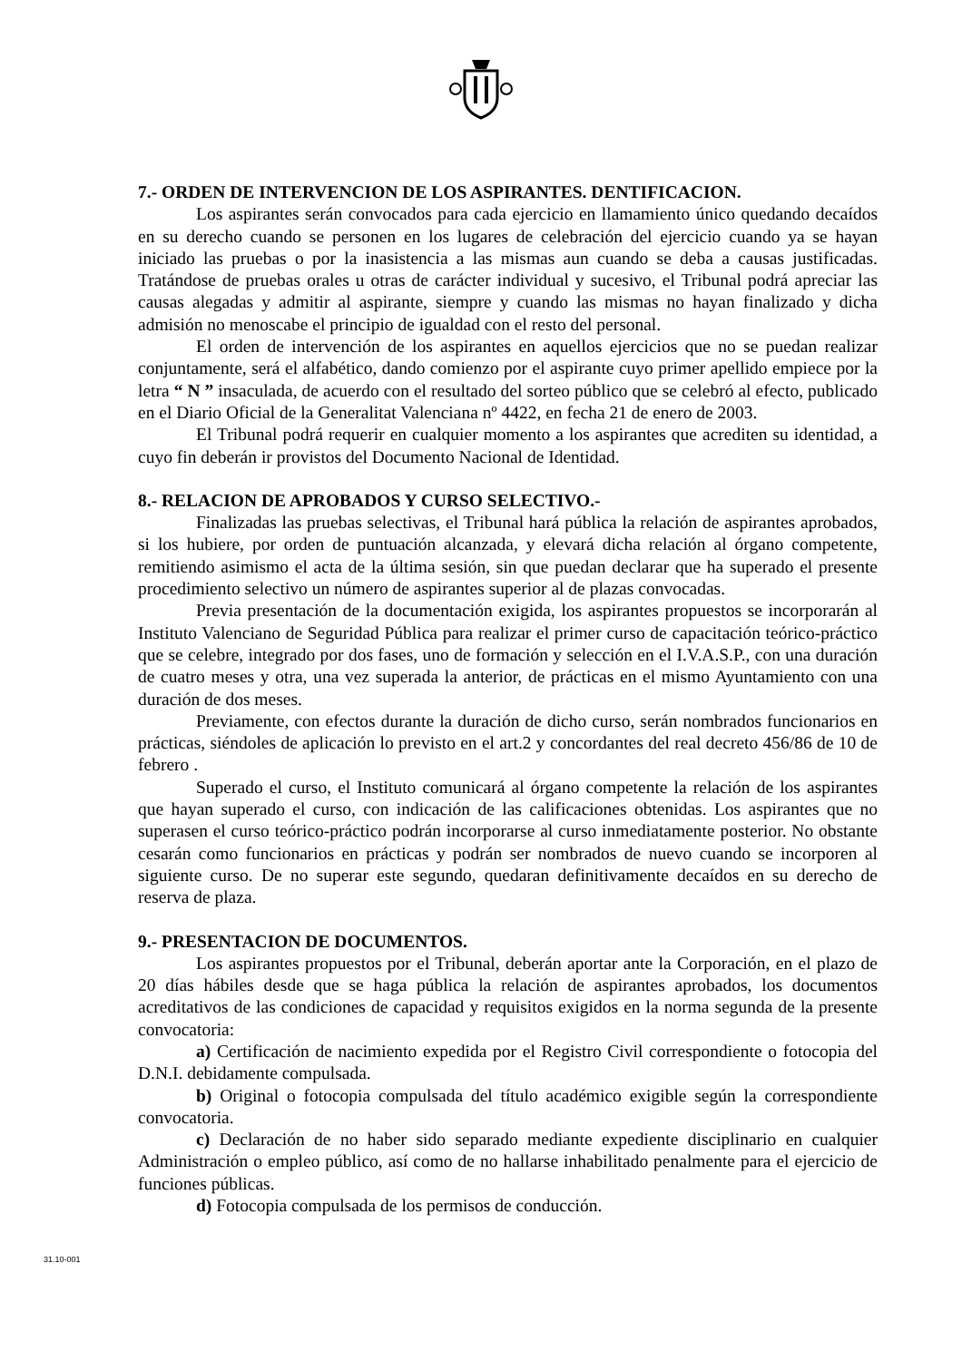7.- ORDEN DE INTERVENCION DE LOS ASPIRANTES. DENTIFICACION.
Los aspirantes serán convocados para cada ejercicio en llamamiento único quedando decaídos en su derecho cuando se personen en los lugares de celebración del ejercicio cuando ya se hayan iniciado las pruebas o por la inasistencia a las mismas aun cuando se deba a causas justificadas. Tratándose de pruebas orales u otras de carácter individual y sucesivo, el Tribunal podrá apreciar las causas alegadas y admitir al aspirante, siempre y cuando las mismas no hayan finalizado y dicha admisión no menoscabe el principio de igualdad con el resto del personal.
El orden de intervención de los aspirantes en aquellos ejercicios que no se puedan realizar conjuntamente, será el alfabético, dando comienzo por el aspirante cuyo primer apellido empiece por la letra “ N ” insaculada, de acuerdo con el resultado del sorteo público que se celebró al efecto, publicado en el Diario Oficial de la Generalitat Valenciana nº 4422, en fecha 21 de enero de 2003.
El Tribunal podrá requerir en cualquier momento a los aspirantes que acrediten su identidad, a cuyo fin deberán ir provistos del Documento Nacional de Identidad.
8.- RELACION DE APROBADOS Y CURSO SELECTIVO.-
Finalizadas las pruebas selectivas, el Tribunal hará pública la relación de aspirantes aprobados, si los hubiere, por orden de puntuación alcanzada, y elevará dicha relación al órgano competente, remitiendo asimismo el acta de la última sesión, sin que puedan declarar que ha superado el presente procedimiento selectivo un número de aspirantes superior al de plazas convocadas.
Previa presentación de la documentación exigida, los aspirantes propuestos se incorporarán al Instituto Valenciano de Seguridad Pública para realizar el primer curso de capacitación teórico-práctico que se celebre, integrado por dos fases, uno de formación y selección en el I.V.A.S.P., con una duración de cuatro meses y otra, una vez superada la anterior, de prácticas en el mismo Ayuntamiento con una duración de dos meses.
Previamente, con efectos durante la duración de dicho curso, serán nombrados funcionarios en prácticas, siéndoles de aplicación lo previsto en el art.2 y concordantes del real decreto 456/86 de 10 de febrero .
Superado el curso, el Instituto comunicará al órgano competente la relación de los aspirantes que hayan superado el curso, con indicación de las calificaciones obtenidas. Los aspirantes que no superasen el curso teórico-práctico podrán incorporarse al curso inmediatamente posterior. No obstante cesarán como funcionarios en prácticas y podrán ser nombrados de nuevo cuando se incorporen al siguiente curso. De no superar este segundo, quedaran definitivamente decaídos en su derecho de reserva de plaza.
9.- PRESENTACION DE DOCUMENTOS.
Los aspirantes propuestos por el Tribunal, deberán aportar ante la Corporación, en el plazo de 20 días hábiles desde que se haga pública la relación de aspirantes aprobados, los documentos acreditativos de las condiciones de capacidad y requisitos exigidos en la norma segunda de la presente convocatoria:
a) Certificación de nacimiento expedida por el Registro Civil correspondiente o fotocopia del D.N.I. debidamente compulsada.
b) Original o fotocopia compulsada del título académico exigible según la correspondiente convocatoria.
c) Declaración de no haber sido separado mediante expediente disciplinario en cualquier Administración o empleo público, así como de no hallarse inhabilitado penalmente para el ejercicio de funciones públicas.
d) Fotocopia compulsada de los permisos de conducción.
31.10-001